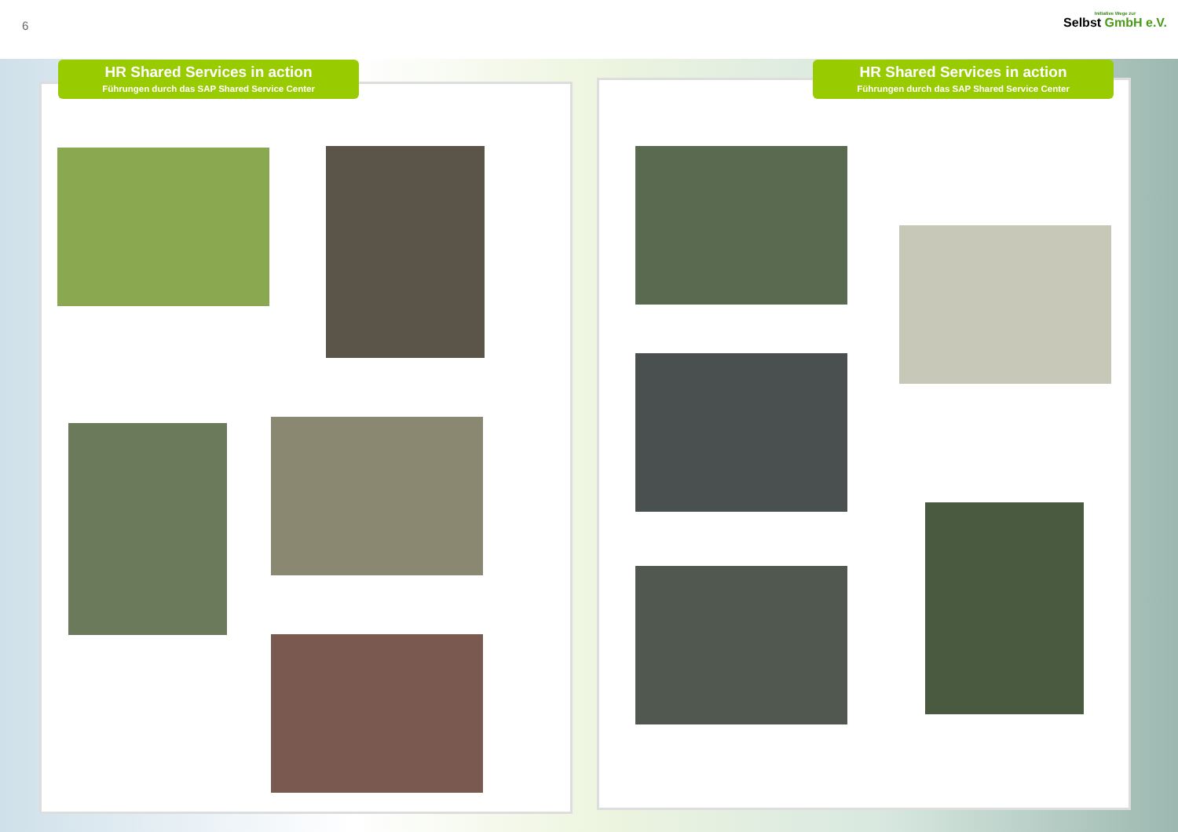6
Initiative Wege zur
Selbst GmbH e.V.
HR Shared Services in action
Führungen durch das SAP Shared Service Center
HR Shared Services in action
Führungen durch das SAP Shared Service Center